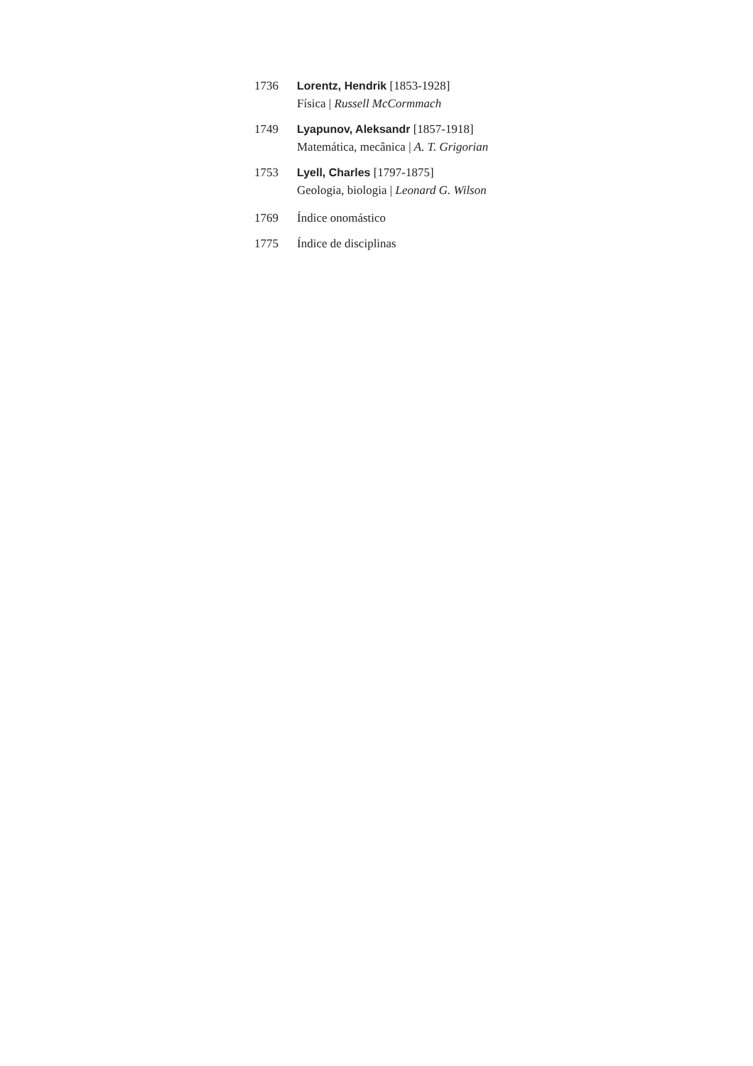1736 Lorentz, Hendrik [1853-1928]
Física | Russell McCormmach
1749 Lyapunov, Aleksandr [1857-1918]
Matemática, mecânica | A. T. Grigorian
1753 Lyell, Charles [1797-1875]
Geologia, biologia | Leonard G. Wilson
1769 Índice onomástico
1775 Índice de disciplinas